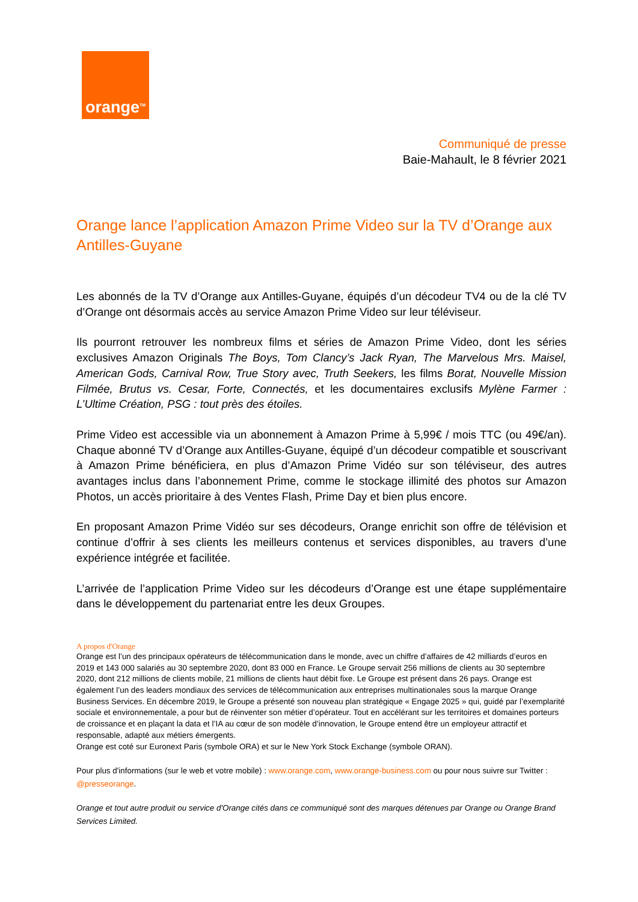orange<sup>TM</sup>
Communiqué de presse
Baie-Mahault, le 8 février 2021
Orange lance l’application Amazon Prime Video sur la TV d’Orange aux Antilles-Guyane
Les abonnés de la TV d’Orange aux Antilles-Guyane, équipés d’un décodeur TV4 ou de la clé TV d’Orange ont désormais accès au service Amazon Prime Video sur leur téléviseur.
Ils pourront retrouver les nombreux films et séries de Amazon Prime Video, dont les séries exclusives Amazon Originals The Boys, Tom Clancy’s Jack Ryan, The Marvelous Mrs. Maisel, American Gods, Carnival Row, True Story avec, Truth Seekers, les films Borat, Nouvelle Mission Filmée, Brutus vs. Cesar, Forte, Connectés, et les documentaires exclusifs Mylène Farmer : L’Ultime Création, PSG : tout près des étoiles.
Prime Video est accessible via un abonnement à Amazon Prime à 5,99€ / mois TTC (ou 49€/an). Chaque abonné TV d’Orange aux Antilles-Guyane, équipé d’un décodeur compatible et souscrivant à Amazon Prime bénéficiera, en plus d’Amazon Prime Vidéo sur son téléviseur, des autres avantages inclus dans l’abonnement Prime, comme le stockage illimité des photos sur Amazon Photos, un accès prioritaire à des Ventes Flash, Prime Day et bien plus encore.
En proposant Amazon Prime Vidéo sur ses décodeurs, Orange enrichit son offre de télévision et continue d’offrir à ses clients les meilleurs contenus et services disponibles, au travers d’une expérience intégrée et facilitée.
L’arrivée de l’application Prime Video sur les décodeurs d’Orange est une étape supplémentaire dans le développement du partenariat entre les deux Groupes.
A propos d'Orange
Orange est l’un des principaux opérateurs de télécommunication dans le monde, avec un chiffre d’affaires de 42 milliards d’euros en 2019 et 143 000 salariés au 30 septembre 2020, dont 83 000 en France. Le Groupe servait 256 millions de clients au 30 septembre 2020, dont 212 millions de clients mobile, 21 millions de clients haut débit fixe. Le Groupe est présent dans 26 pays. Orange est également l’un des leaders mondiaux des services de télécommunication aux entreprises multinationales sous la marque Orange Business Services. En décembre 2019, le Groupe a présenté son nouveau plan stratégique « Engage 2025 » qui, guidé par l’exemplarité sociale et environnementale, a pour but de réinventer son métier d’opérateur. Tout en accélérant sur les territoires et domaines porteurs de croissance et en plaçant la data et l’IA au cœur de son modèle d’innovation, le Groupe entend être un employeur attractif et responsable, adapté aux métiers émergents.
Orange est coté sur Euronext Paris (symbole ORA) et sur le New York Stock Exchange (symbole ORAN).
Pour plus d'informations (sur le web et votre mobile) : www.orange.com, www.orange-business.com ou pour nous suivre sur Twitter : @presseorange.
Orange et tout autre produit ou service d'Orange cités dans ce communiqué sont des marques détenues par Orange ou Orange Brand Services Limited.